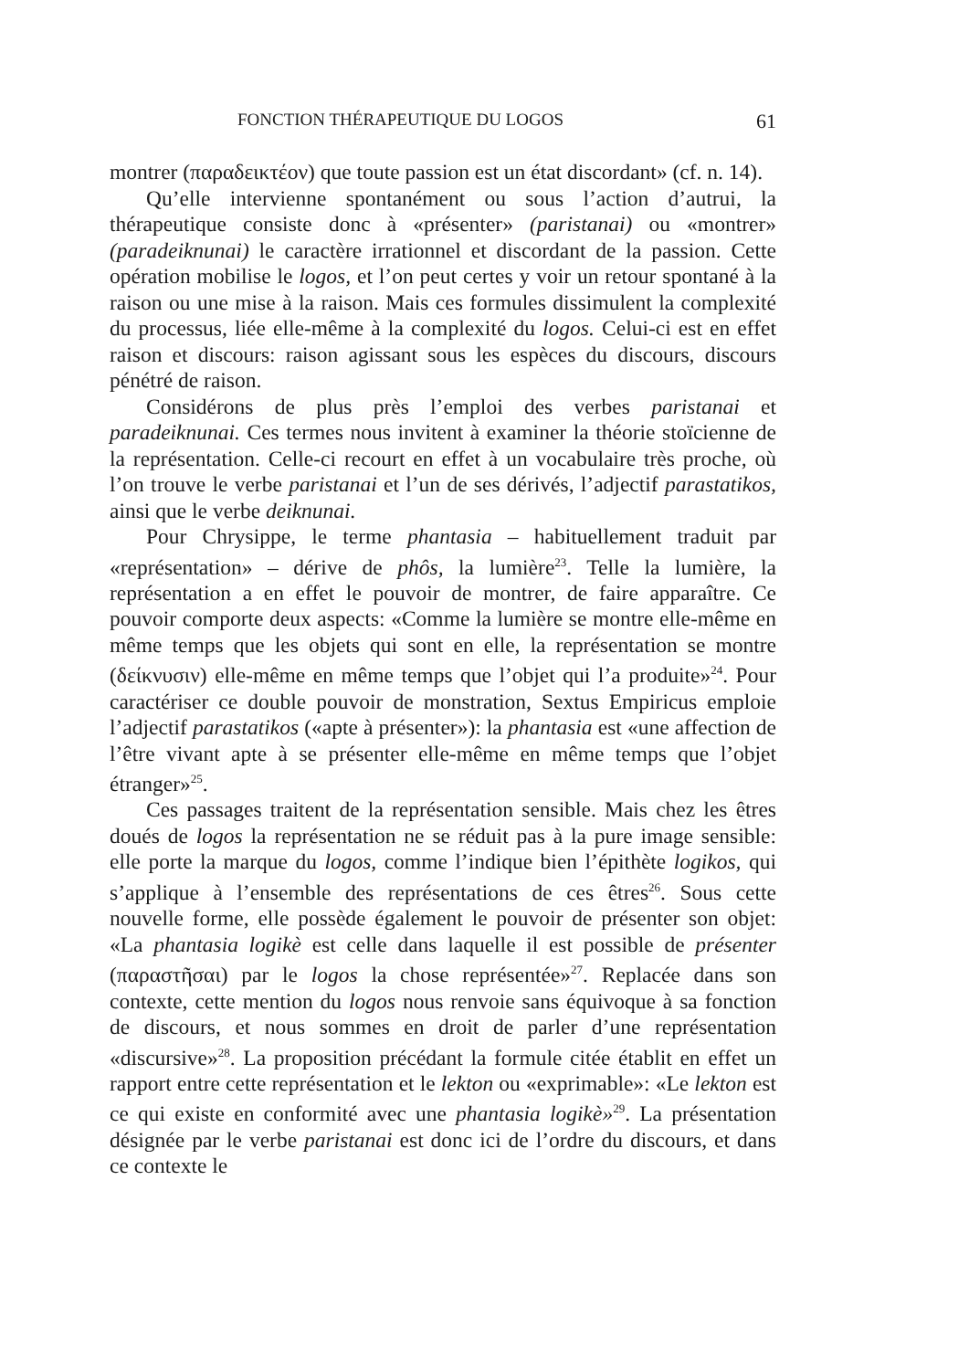FONCTION THÉRAPEUTIQUE DU LOGOS 61
montrer (παραδεικτέον) que toute passion est un état discordant» (cf. n. 14).
Qu’elle intervienne spontanément ou sous l’action d’autrui, la thérapeutique consiste donc à «présenter» (paristanai) ou «montrer» (paradeiknunai) le caractère irrationnel et discordant de la passion. Cette opération mobilise le logos, et l’on peut certes y voir un retour spontané à la raison ou une mise à la raison. Mais ces formules dissimulent la complexité du processus, liée elle-même à la complexité du logos. Celui-ci est en effet raison et discours: raison agissant sous les espèces du discours, discours pénétré de raison.
Considérons de plus près l’emploi des verbes paristanai et paradeiknunai. Ces termes nous invitent à examiner la théorie stoïcienne de la représentation. Celle-ci recourt en effet à un vocabulaire très proche, où l’on trouve le verbe paristanai et l’un de ses dérivés, l’adjectif parastatikos, ainsi que le verbe deiknunai.
Pour Chrysippe, le terme phantasia – habituellement traduit par «représentation» – dérive de phôs, la lumière<sup>23</sup>. Telle la lumière, la représentation a en effet le pouvoir de montrer, de faire apparaître. Ce pouvoir comporte deux aspects: «Comme la lumière se montre elle-même en même temps que les objets qui sont en elle, la représentation se montre (δείκνυσιν) elle-même en même temps que l’objet qui l’a produite»<sup>24</sup>. Pour caractériser ce double pouvoir de monstration, Sextus Empiricus emploie l’adjectif parastatikos («apte à présenter»): la phantasia est «une affection de l’être vivant apte à se présenter elle-même en même temps que l’objet étranger»<sup>25</sup>.
Ces passages traitent de la représentation sensible. Mais chez les êtres doués de logos la représentation ne se réduit pas à la pure image sensible: elle porte la marque du logos, comme l’indique bien l’épithète logikos, qui s’applique à l’ensemble des représentations de ces êtres<sup>26</sup>. Sous cette nouvelle forme, elle possède également le pouvoir de présenter son objet: «La phantasia logikè est celle dans laquelle il est possible de présenter (παραστῆσαι) par le logos la chose représentée»<sup>27</sup>. Replacée dans son contexte, cette mention du logos nous renvoie sans équivoque à sa fonction de discours, et nous sommes en droit de parler d’une représentation «discursive»<sup>28</sup>. La proposition précédant la formule citée établit en effet un rapport entre cette représentation et le lekton ou «exprimable»: «Le lekton est ce qui existe en conformité avec une phantasia logikè»<sup>29</sup>. La présentation désignée par le verbe paristanai est donc ici de l’ordre du discours, et dans ce contexte le